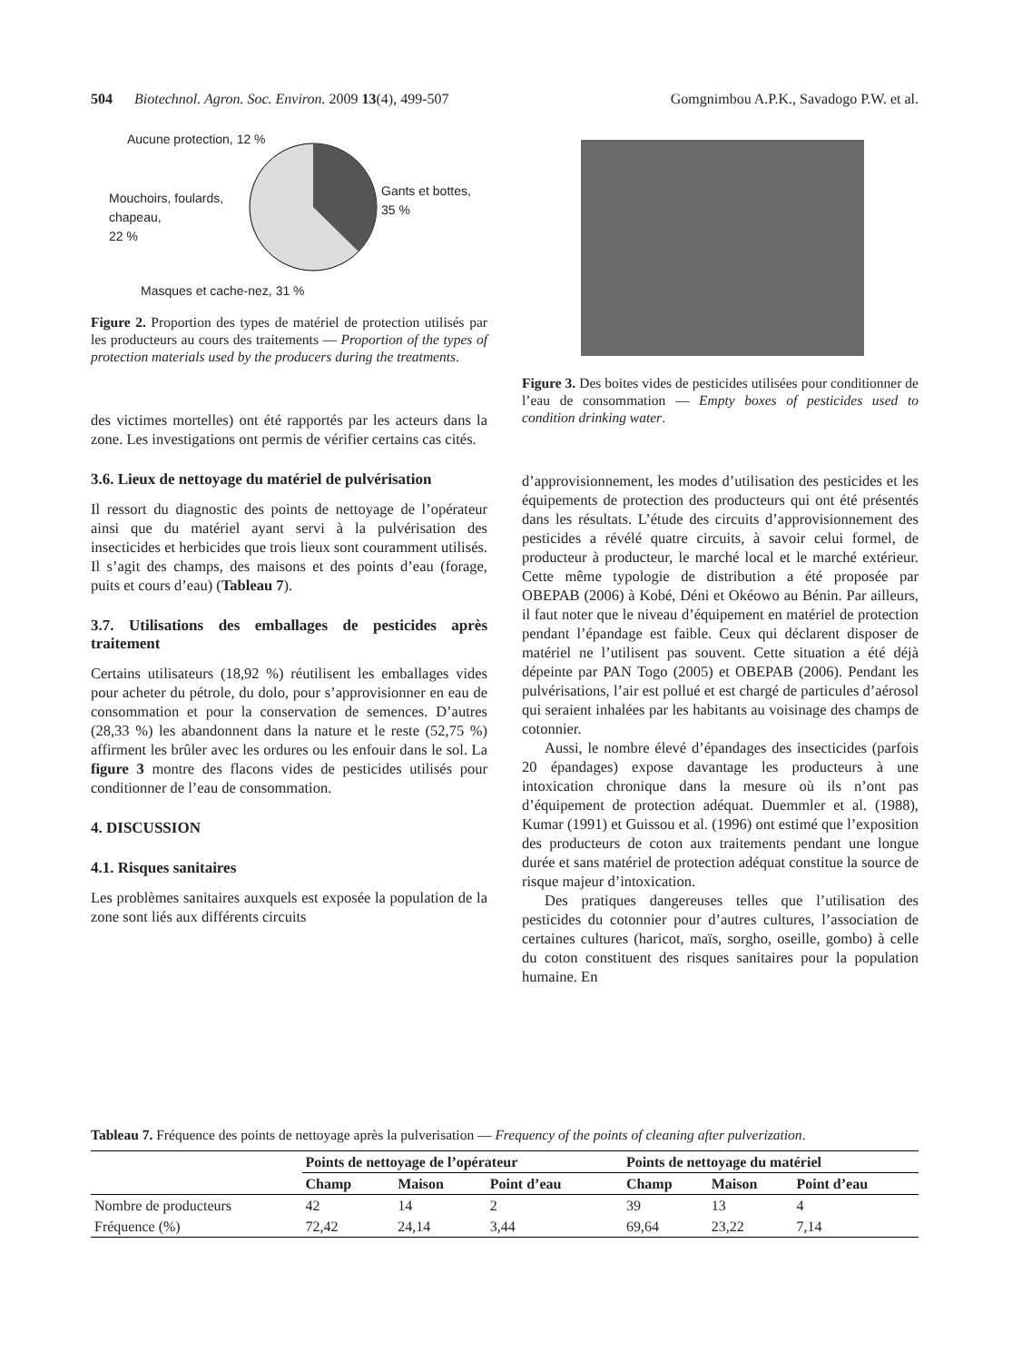504 Biotechnol. Agron. Soc. Environ. 2009 13(4), 499-507 Gomgnimbou A.P.K., Savadogo P.W. et al.
Aucune protection, 12 %
Gants et bottes,
35 %
Mouchoirs, foulards,
chapeau,
22 %
Masques et cache-nez, 31 %
Figure 2. Proportion des types de matériel de protection utilisés par les producteurs au cours des traitements — Proportion of the types of protection materials used by the producers during the treatments.
des victimes mortelles) ont été rapportés par les acteurs dans la zone. Les investigations ont permis de vérifier certains cas cités.
3.6. Lieux de nettoyage du matériel de pulvérisation
Il ressort du diagnostic des points de nettoyage de l’opérateur ainsi que du matériel ayant servi à la pulvérisation des insecticides et herbicides que trois lieux sont couramment utilisés. Il s’agit des champs, des maisons et des points d’eau (forage, puits et cours d’eau) (Tableau 7).
3.7. Utilisations des emballages de pesticides après traitement
Certains utilisateurs (18,92 %) réutilisent les emballages vides pour acheter du pétrole, du dolo, pour s’approvisionner en eau de consommation et pour la conservation de semences. D’autres (28,33 %) les abandonnent dans la nature et le reste (52,75 %) affirment les brûler avec les ordures ou les enfouir dans le sol. La figure 3 montre des flacons vides de pesticides utilisés pour conditionner de l’eau de consommation.
4. DISCUSSION
4.1. Risques sanitaires
Les problèmes sanitaires auxquels est exposée la population de la zone sont liés aux différents circuits
Figure 3. Des boites vides de pesticides utilisées pour conditionner de l’eau de consommation — Empty boxes of pesticides used to condition drinking water.
d’approvisionnement, les modes d’utilisation des pesticides et les équipements de protection des producteurs qui ont été présentés dans les résultats. L’étude des circuits d’approvisionnement des pesticides a révélé quatre circuits, à savoir celui formel, de producteur à producteur, le marché local et le marché extérieur. Cette même typologie de distribution a été proposée par OBEPAB (2006) à Kobé, Déni et Okéowo au Bénin. Par ailleurs, il faut noter que le niveau d’équipement en matériel de protection pendant l’épandage est faible. Ceux qui déclarent disposer de matériel ne l’utilisent pas souvent. Cette situation a été déjà dépeinte par PAN Togo (2005) et OBEPAB (2006). Pendant les pulvérisations, l’air est pollué et est chargé de particules d’aérosol qui seraient inhalées par les habitants au voisinage des champs de cotonnier.
Aussi, le nombre élevé d’épandages des insecticides (parfois 20 épandages) expose davantage les producteurs à une intoxication chronique dans la mesure où ils n’ont pas d’équipement de protection adéquat. Duemmler et al. (1988), Kumar (1991) et Guissou et al. (1996) ont estimé que l’exposition des producteurs de coton aux traitements pendant une longue durée et sans matériel de protection adéquat constitue la source de risque majeur d’intoxication.
Des pratiques dangereuses telles que l’utilisation des pesticides du cotonnier pour d’autres cultures, l’association de certaines cultures (haricot, maïs, sorgho, oseille, gombo) à celle du coton constituent des risques sanitaires pour la population humaine. En
Tableau 7. Fréquence des points de nettoyage après la pulverisation — Frequency of the points of cleaning after pulverization.
| | Points de nettoyage de l’opérateur | | | Points de nettoyage du matériel | | |
| --- | --- | --- | --- | --- | --- | --- |
| | Champ | Maison | Point d’eau | Champ | Maison | Point d’eau |
| Nombre de producteurs | 42 | 14 | 2 | 39 | 13 | 4 |
| Fréquence (%) | 72,42 | 24,14 | 3,44 | 69,64 | 23,22 | 7,14 |